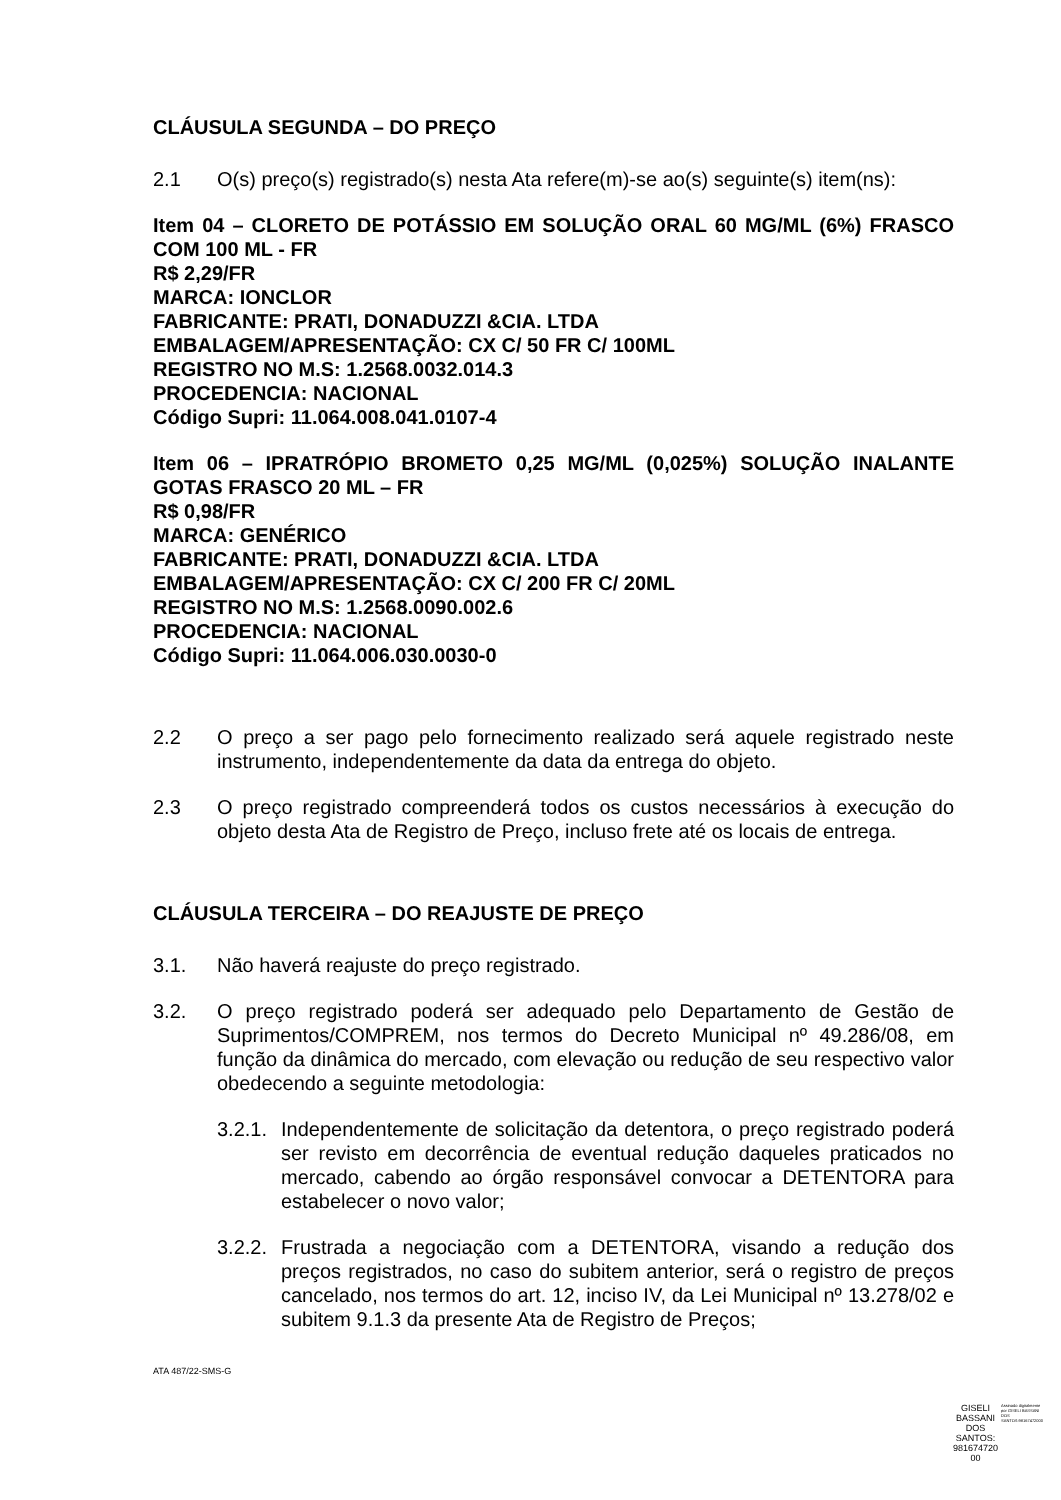CLÁUSULA SEGUNDA – DO PREÇO
2.1 O(s) preço(s) registrado(s) nesta Ata refere(m)-se ao(s) seguinte(s) item(ns):
Item 04 – CLORETO DE POTÁSSIO EM SOLUÇÃO ORAL 60 MG/ML (6%) FRASCO COM 100 ML - FR
R$ 2,29/FR
MARCA: IONCLOR
FABRICANTE: PRATI, DONADUZZI &CIA. LTDA
EMBALAGEM/APRESENTAÇÃO: CX C/ 50 FR C/ 100ML
REGISTRO NO M.S: 1.2568.0032.014.3
PROCEDENCIA: NACIONAL
Código Supri: 11.064.008.041.0107-4
Item 06 – IPRATRÓPIO BROMETO 0,25 MG/ML (0,025%) SOLUÇÃO INALANTE GOTAS FRASCO 20 ML – FR
R$ 0,98/FR
MARCA: GENÉRICO
FABRICANTE: PRATI, DONADUZZI &CIA. LTDA
EMBALAGEM/APRESENTAÇÃO: CX C/ 200 FR C/ 20ML
REGISTRO NO M.S: 1.2568.0090.002.6
PROCEDENCIA: NACIONAL
Código Supri: 11.064.006.030.0030-0
2.2 O preço a ser pago pelo fornecimento realizado será aquele registrado neste instrumento, independentemente da data da entrega do objeto.
2.3 O preço registrado compreenderá todos os custos necessários à execução do objeto desta Ata de Registro de Preço, incluso frete até os locais de entrega.
CLÁUSULA TERCEIRA – DO REAJUSTE DE PREÇO
3.1. Não haverá reajuste do preço registrado.
3.2. O preço registrado poderá ser adequado pelo Departamento de Gestão de Suprimentos/COMPREM, nos termos do Decreto Municipal nº 49.286/08, em função da dinâmica do mercado, com elevação ou redução de seu respectivo valor obedecendo a seguinte metodologia:
3.2.1. Independentemente de solicitação da detentora, o preço registrado poderá ser revisto em decorrência de eventual redução daqueles praticados no mercado, cabendo ao órgão responsável convocar a DETENTORA para estabelecer o novo valor;
3.2.2. Frustrada a negociação com a DETENTORA, visando a redução dos preços registrados, no caso do subitem anterior, será o registro de preços cancelado, nos termos do art. 12, inciso IV, da Lei Municipal nº 13.278/02 e subitem 9.1.3 da presente Ata de Registro de Preços;
ATA 487/22-SMS-G
GISELI
BASSANI
DOS
SANTOS:
981674720
00
Assinado digitalmente por GISELI BASSANI DOS SANTOS:98167472000